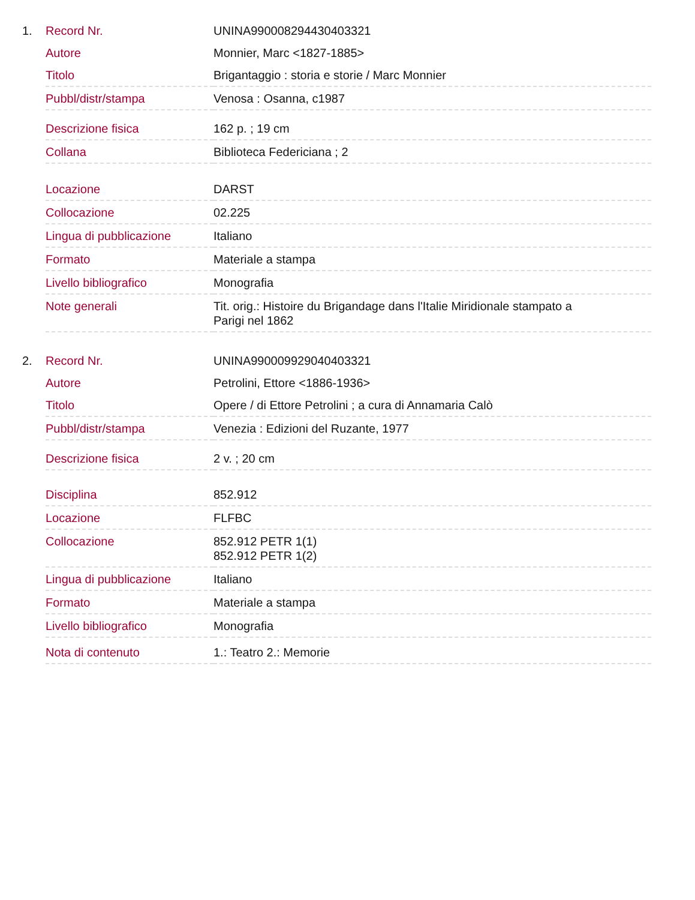1.
| Record Nr. | UNINA990008294430403321 |
| Autore | Monnier, Marc <1827-1885> |
| Titolo | Brigantaggio : storia e storie / Marc Monnier |
| Pubbl/distr/stampa | Venosa : Osanna, c1987 |
| Descrizione fisica | 162 p. ; 19 cm |
| Collana | Biblioteca Federiciana ; 2 |
| Locazione | DARST |
| Collocazione | 02.225 |
| Lingua di pubblicazione | Italiano |
| Formato | Materiale a stampa |
| Livello bibliografico | Monografia |
| Note generali | Tit. orig.: Histoire du Brigandage dans l'Italie Miridionale stampato a Parigi nel 1862 |
2.
| Record Nr. | UNINA990009929040403321 |
| Autore | Petrolini, Ettore <1886-1936> |
| Titolo | Opere / di Ettore Petrolini ; a cura di Annamaria Calò |
| Pubbl/distr/stampa | Venezia : Edizioni del Ruzante, 1977 |
| Descrizione fisica | 2 v. ; 20 cm |
| Disciplina | 852.912 |
| Locazione | FLFBC |
| Collocazione | 852.912 PETR 1(1) 852.912 PETR 1(2) |
| Lingua di pubblicazione | Italiano |
| Formato | Materiale a stampa |
| Livello bibliografico | Monografia |
| Nota di contenuto | 1.: Teatro 2.: Memorie |